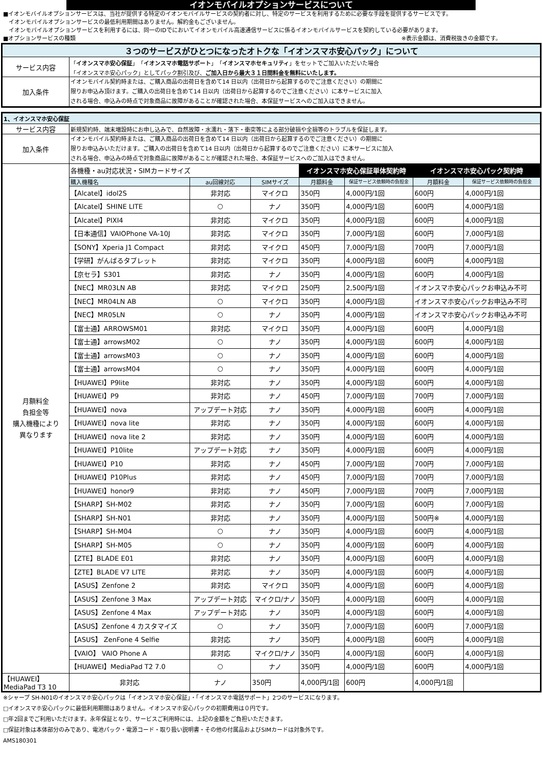イオンモバイルオプションサービスについて
■イオンモバイルオプションサービスは、当社が提供する特定のイオンモバイルサービスの契約者に対し、特定のサービスを利用するために必要な手段を提供するサービスです。
　イオンモバイルオプションサービスの最低利用期間はありません。解約金もございません。
　イオンモバイルオプションサービスを利用するには、同一のIDでにおいてイオンモバイル高速通信サービスに係るイオンモバイルサービスを契約している必要があります。
■オプションサービスの種類 ※表示金額は、消費税抜きの金額です。
| ３つのサービスがひとつになったオトクな「イオンスマホ安心パック」について | |
| サービス内容 | 「 イオンスマホ安心保証 」「 イオンスマホ電話サポート 」「 イオンスマホセキュリティ 」をセットでご加入いただいた場合 「イオンスマホ安心パック」としてパック割引及び、 ご加入日から最大３１日間料金を無料にいたします。 |
| 加入条件 | イオンモバイル契約時または、ご購入商品の出荷日を含めて14 日以内（出荷日から起算するのでご注意ください）の期間に 限りお申込み頂けます。ご購入の出荷日を含めて14 日以内（出荷日から起算するのでご注意ください）に本サービスに加入 される場合、申込みの時点で対象商品に故障があることが確認された場合、本保証サービスへのご加入はできません。 |
| 1、イオンスマホ安心保証 | | | | | | | |
| サービス内容 | 新規契約時、端末増設時にお申し込みで、自然故障・水濡れ・落下・衝突等による部分破損や全損等のトラブルを保証します。 | | | | | | |
| 加入条件 | イオンモバイル契約時または、ご購入商品の出荷日を含めて14 日以内（出荷日から起算するのでご注意ください）の期間に 限りお申込みいただけます。ご購入の出荷日を含めて14 日以内（出荷日から起算するのでご注意ください）に本サービスに加入 される場合、申込みの時点で対象商品に故障があることが確認された場合、本保証サービスへのご加入はできません。 | | | | | | |
| 月額料金 負担金等 購入機種により 異なります | 各機種・au対応状況・SIMカードサイズ | | | イオンスマホ安心保証単体契約時 | | イオンスマホ安心パック契約時 | |
| | 購入機種名 | au回線対応 | SIMサイズ | 月額料金 | 保証サービス依頼時の負担金 | 月額料金 | 保証サービス依頼時の負担金 |
| | 【Alcatel】idol2S | 非対応 | マイクロ | 350円 | 4,000円/1回 | 600円 | 4,000円/1回 |
| | 【Alcatel】SHINE LITE | ○ | ナノ | 350円 | 4,000円/1回 | 600円 | 4,000円/1回 |
| | 【Alcatel】PIXI4 | 非対応 | マイクロ | 350円 | 4,000円/1回 | 600円 | 4,000円/1回 |
| | 【日本通信】VAIOPhone VA-10J | 非対応 | マイクロ | 350円 | 7,000円/1回 | 600円 | 7,000円/1回 |
| | 【SONY】Xperia J1 Compact | 非対応 | マイクロ | 450円 | 7,000円/1回 | 700円 | 7,000円/1回 |
| | 【学研】がんばるタブレット | 非対応 | マイクロ | 350円 | 4,000円/1回 | 600円 | 4,000円/1回 |
| | 【京セラ】S301 | 非対応 | ナノ | 350円 | 4,000円/1回 | 600円 | 4,000円/1回 |
| | 【NEC】MR03LN AB | 非対応 | マイクロ | 250円 | 2,500円/1回 | イオンスマホ安心パックお申込み不可 | |
| | 【NEC】MR04LN AB | ○ | マイクロ | 350円 | 4,000円/1回 | イオンスマホ安心パックお申込み不可 | |
| | 【NEC】MR05LN | ○ | ナノ | 350円 | 4,000円/1回 | イオンスマホ安心パックお申込み不可 | |
| | 【富士通】ARROWSM01 | 非対応 | マイクロ | 350円 | 4,000円/1回 | 600円 | 4,000円/1回 |
| | 【富士通】arrowsM02 | ○ | ナノ | 350円 | 4,000円/1回 | 600円 | 4,000円/1回 |
| | 【富士通】arrowsM03 | ○ | ナノ | 350円 | 4,000円/1回 | 600円 | 4,000円/1回 |
| | 【富士通】arrowsM04 | ○ | ナノ | 350円 | 4,000円/1回 | 600円 | 4,000円/1回 |
| | 【HUAWEI】P9lite | 非対応 | ナノ | 350円 | 4,000円/1回 | 600円 | 4,000円/1回 |
| | 【HUAWEI】P9 | 非対応 | ナノ | 450円 | 7,000円/1回 | 700円 | 7,000円/1回 |
| | 【HUAWEI】nova | アップデート対応 | ナノ | 350円 | 4,000円/1回 | 600円 | 4,000円/1回 |
| | 【HUAWEI】nova lite | 非対応 | ナノ | 350円 | 4,000円/1回 | 600円 | 4,000円/1回 |
| | 【HUAWEI】nova lite 2 | 非対応 | ナノ | 350円 | 4,000円/1回 | 600円 | 4,000円/1回 |
| | 【HUAWEI】P10lite | アップデート対応 | ナノ | 350円 | 4,000円/1回 | 600円 | 4,000円/1回 |
| | 【HUAWEI】P10 | 非対応 | ナノ | 450円 | 7,000円/1回 | 700円 | 7,000円/1回 |
| | 【HUAWEI】P10Plus | 非対応 | ナノ | 450円 | 7,000円/1回 | 700円 | 7,000円/1回 |
| | 【HUAWEI】honor9 | 非対応 | ナノ | 450円 | 7,000円/1回 | 700円 | 7,000円/1回 |
| | 【SHARP】SH-M02 | 非対応 | ナノ | 350円 | 7,000円/1回 | 600円 | 7,000円/1回 |
| | 【SHARP】SH-N01 | 非対応 | ナノ | 350円 | 4,000円/1回 | 500円※ | 4,000円/1回 |
| | 【SHARP】SH-M04 | ○ | ナノ | 350円 | 4,000円/1回 | 600円 | 4,000円/1回 |
| | 【SHARP】SH-M05 | ○ | ナノ | 350円 | 4,000円/1回 | 600円 | 4,000円/1回 |
| | 【ZTE】BLADE E01 | 非対応 | ナノ | 350円 | 4,000円/1回 | 600円 | 4,000円/1回 |
| | 【ZTE】BLADE V7 LITE | 非対応 | ナノ | 350円 | 4,000円/1回 | 600円 | 4,000円/1回 |
| | 【ASUS】Zenfone 2 | 非対応 | マイクロ | 350円 | 4,000円/1回 | 600円 | 4,000円/1回 |
| | 【ASUS】Zenfone 3 Max | アップデート対応 | マイクロ/ナノ | 350円 | 4,000円/1回 | 600円 | 4,000円/1回 |
| | 【ASUS】Zenfone 4 Max | アップデート対応 | ナノ | 350円 | 4,000円/1回 | 600円 | 4,000円/1回 |
| | 【ASUS】Zenfone 4 カスタマイズ | ○ | ナノ | 350円 | 7,000円/1回 | 600円 | 7,000円/1回 |
| | 【ASUS】 ZenFone 4 Selfie | 非対応 | ナノ | 350円 | 4,000円/1回 | 600円 | 4,000円/1回 |
| | 【VAIO】 VAIO Phone A | 非対応 | マイクロ/ナノ | 350円 | 4,000円/1回 | 600円 | 4,000円/1回 |
| | 【HUAWEI】MediaPad T2 7.0 | ○ | ナノ | 350円 | 4,000円/1回 | 600円 | 4,000円/1回 |
| 【HUAWEI】MediaPad T3 10 | 非対応 | ナノ | 350円 | 4,000円/1回 | 600円 | 4,000円/1回 | |
※シャープ SH-N01のイオンスマホ安心パックは「イオンスマホ安心保証」・「イオンスマホ電話サポート」2つのサービスになります。
□イオンスマホ安心パックに最低利用期間はありません。イオンスマホ安心パックの初期費用は０円です。
□年2回までご利用いただけます。永年保証となり、サービスご利用時には、上記の金額をご負担いただきます。
□保証対象は本体部分のみであり、電池パック・電源コード・取り扱い説明書・その他の付属品およびSIMカードは対象外です。
AMS180301